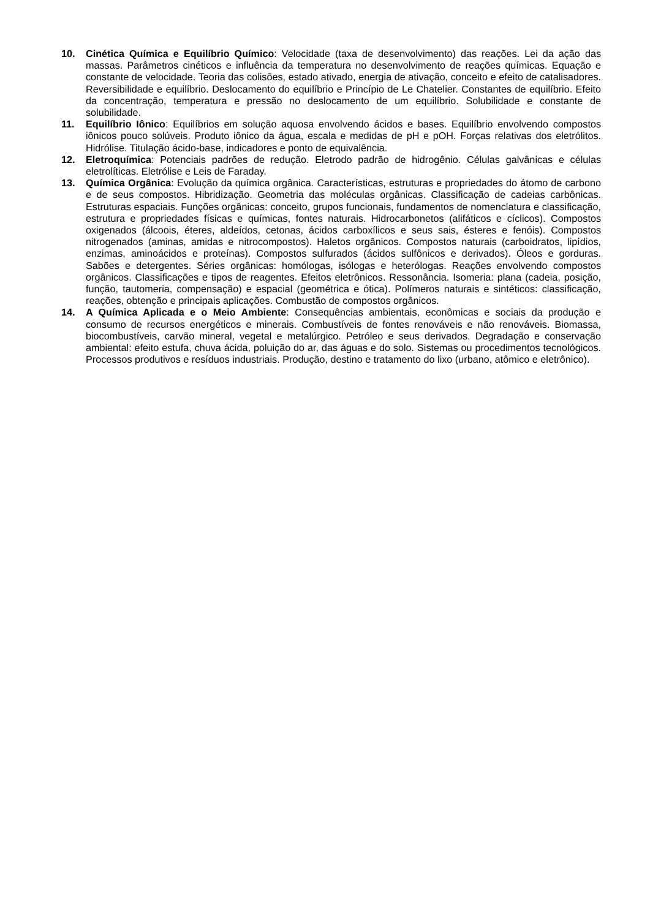10. Cinética Química e Equilíbrio Químico: Velocidade (taxa de desenvolvimento) das reações. Lei da ação das massas. Parâmetros cinéticos e influência da temperatura no desenvolvimento de reações químicas. Equação e constante de velocidade. Teoria das colisões, estado ativado, energia de ativação, conceito e efeito de catalisadores. Reversibilidade e equilíbrio. Deslocamento do equilíbrio e Princípio de Le Chatelier. Constantes de equilíbrio. Efeito da concentração, temperatura e pressão no deslocamento de um equilíbrio. Solubilidade e constante de solubilidade.
11. Equilíbrio Iônico: Equilíbrios em solução aquosa envolvendo ácidos e bases. Equilíbrio envolvendo compostos iônicos pouco solúveis. Produto iônico da água, escala e medidas de pH e pOH. Forças relativas dos eletrólitos. Hidrólise. Titulação ácido-base, indicadores e ponto de equivalência.
12. Eletroquímica: Potenciais padrões de redução. Eletrodo padrão de hidrogênio. Células galvânicas e células eletrolíticas. Eletrólise e Leis de Faraday.
13. Química Orgânica: Evolução da química orgânica. Características, estruturas e propriedades do átomo de carbono e de seus compostos. Hibridização. Geometria das moléculas orgânicas. Classificação de cadeias carbônicas. Estruturas espaciais. Funções orgânicas: conceito, grupos funcionais, fundamentos de nomenclatura e classificação, estrutura e propriedades físicas e químicas, fontes naturais. Hidrocarbonetos (alifáticos e cíclicos). Compostos oxigenados (álcoois, éteres, aldeídos, cetonas, ácidos carboxílicos e seus sais, ésteres e fenóis). Compostos nitrogenados (aminas, amidas e nitrocompostos). Haletos orgânicos. Compostos naturais (carboidratos, lipídios, enzimas, aminoácidos e proteínas). Compostos sulfurados (ácidos sulfônicos e derivados). Óleos e gorduras. Sabões e detergentes. Séries orgânicas: homólogas, isólogas e heterólogas. Reações envolvendo compostos orgânicos. Classificações e tipos de reagentes. Efeitos eletrônicos. Ressonância. Isomeria: plana (cadeia, posição, função, tautomeria, compensação) e espacial (geométrica e ótica). Polímeros naturais e sintéticos: classificação, reações, obtenção e principais aplicações. Combustão de compostos orgânicos.
14. A Química Aplicada e o Meio Ambiente: Consequências ambientais, econômicas e sociais da produção e consumo de recursos energéticos e minerais. Combustíveis de fontes renováveis e não renováveis. Biomassa, biocombustíveis, carvão mineral, vegetal e metalúrgico. Petróleo e seus derivados. Degradação e conservação ambiental: efeito estufa, chuva ácida, poluição do ar, das águas e do solo. Sistemas ou procedimentos tecnológicos. Processos produtivos e resíduos industriais. Produção, destino e tratamento do lixo (urbano, atômico e eletrônico).